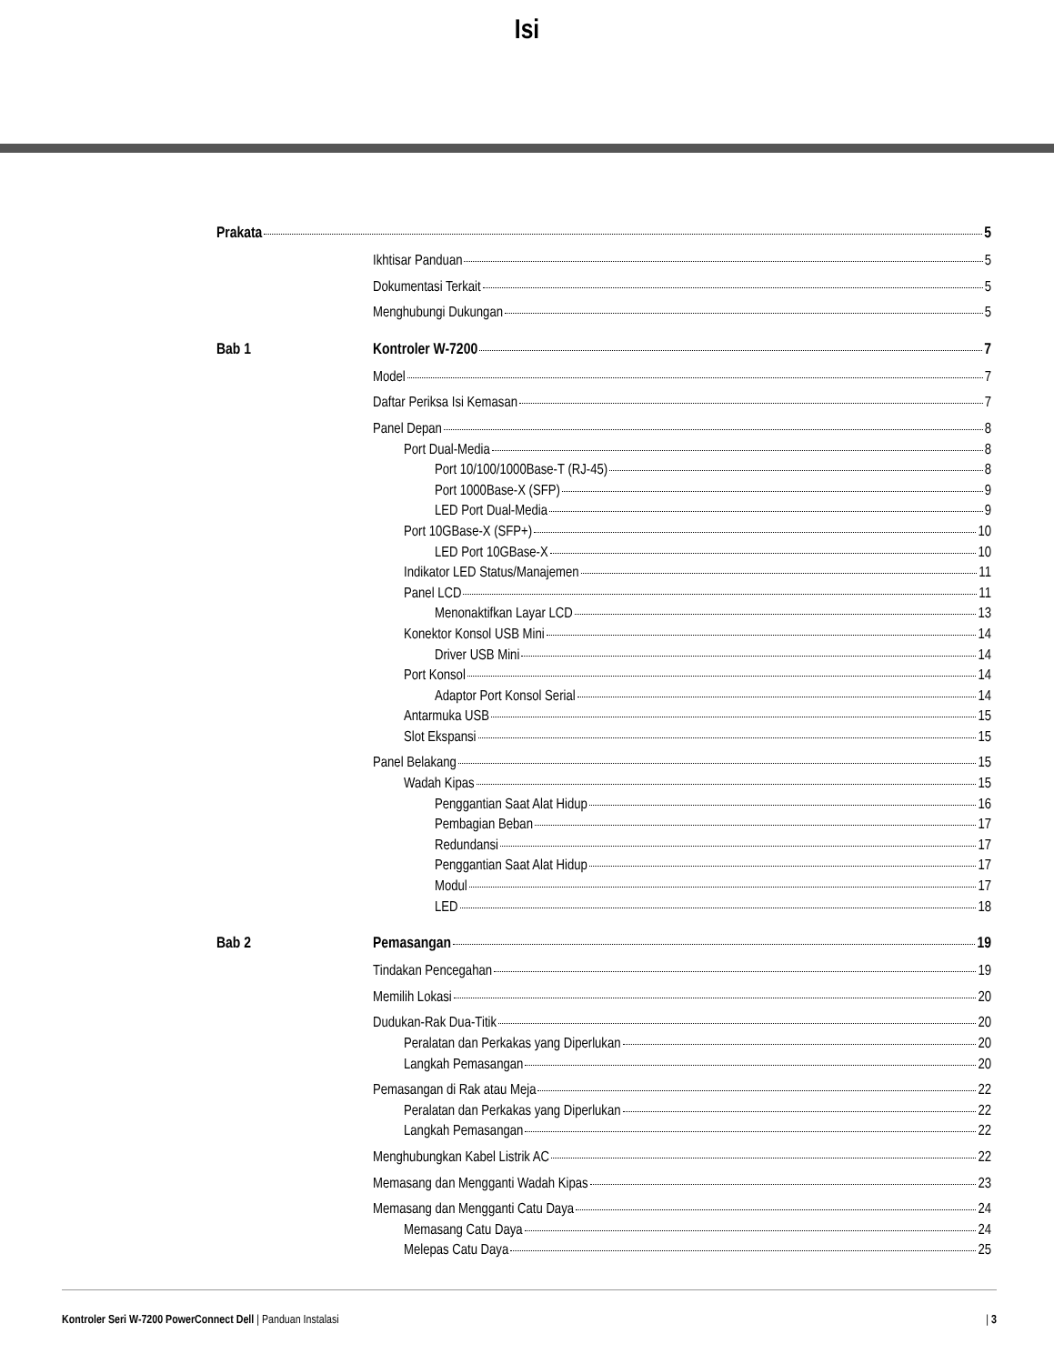Isi
Prakata 5
Ikhtisar Panduan 5
Dokumentasi Terkait 5
Menghubungi Dukungan 5
Bab 1 Kontroler W-7200 7
Model 7
Daftar Periksa Isi Kemasan 7
Panel Depan 8
Port Dual-Media 8
Port 10/100/1000Base-T (RJ-45) 8
Port 1000Base-X (SFP) 9
LED Port Dual-Media 9
Port 10GBase-X (SFP+) 10
LED Port 10GBase-X 10
Indikator LED Status/Manajemen 11
Panel LCD 11
Menonaktifkan Layar LCD 13
Konektor Konsol USB Mini 14
Driver USB Mini 14
Port Konsol 14
Adaptor Port Konsol Serial 14
Antarmuka USB 15
Slot Ekspansi 15
Panel Belakang 15
Wadah Kipas 15
Penggantian Saat Alat Hidup 16
Pembagian Beban 17
Redundansi 17
Penggantian Saat Alat Hidup 17
Modul 17
LED 18
Bab 2 Pemasangan 19
Tindakan Pencegahan 19
Memilih Lokasi 20
Dudukan-Rak Dua-Titik 20
Peralatan dan Perkakas yang Diperlukan 20
Langkah Pemasangan 20
Pemasangan di Rak atau Meja 22
Peralatan dan Perkakas yang Diperlukan 22
Langkah Pemasangan 22
Menghubungkan Kabel Listrik AC 22
Memasang dan Mengganti Wadah Kipas 23
Memasang dan Mengganti Catu Daya 24
Memasang Catu Daya 24
Melepas Catu Daya 25
Kontroler Seri W-7200 PowerConnect Dell | Panduan Instalasi | 3